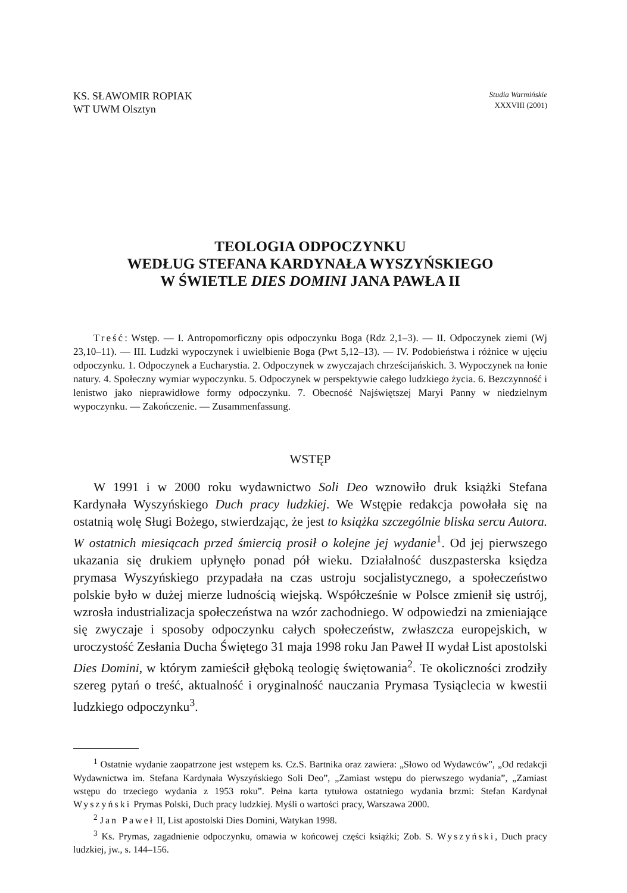KS. SŁAWOMIR ROPIAK
WT UWM Olsztyn
Studia Warmińskie
XXXVIII (2001)
TEOLOGIA ODPOCZYNKU
WEDŁUG STEFANA KARDYNAŁA WYSZYŃSKIEGO
W ŚWIETLE DIES DOMINI JANA PAWŁA II
Treść: Wstęp. — I. Antropomorficzny opis odpoczynku Boga (Rdz 2,1–3). — II. Odpoczynek ziemi (Wj 23,10–11). — III. Ludzki wypoczynek i uwielbienie Boga (Pwt 5,12–13). — IV. Podobieństwa i różnice w ujęciu odpoczynku. 1. Odpoczynek a Eucharystia. 2. Odpoczynek w zwyczajach chrześcijańskich. 3. Wypoczynek na łonie natury. 4. Społeczny wymiar wypoczynku. 5. Odpoczynek w perspektywie całego ludzkiego życia. 6. Bezczynność i lenistwo jako nieprawidłowe formy odpoczynku. 7. Obecność Najświętszej Maryi Panny w niedzielnym wypoczynku. — Zakończenie. — Zusammenfassung.
WSTĘP
W 1991 i w 2000 roku wydawnictwo Soli Deo wznowiło druk książki Stefana Kardynała Wyszyńskiego Duch pracy ludzkiej. We Wstępie redakcja powołała się na ostatnią wolę Sługi Bożego, stwierdzając, że jest to książka szczególnie bliska sercu Autora. W ostatnich miesiącach przed śmiercią prosił o kolejne jej wydanie<sup>1</sup>. Od jej pierwszego ukazania się drukiem upłynęło ponad pół wieku. Działalność duszpasterska księdza prymasa Wyszyńskiego przypadała na czas ustroju socjalistycznego, a społeczeństwo polskie było w dużej mierze ludnością wiejską. Współcześnie w Polsce zmienił się ustrój, wzrosła industrializacja społeczeństwa na wzór zachodniego. W odpowiedzi na zmieniające się zwyczaje i sposoby odpoczynku całych społeczeństw, zwłaszcza europejskich, w uroczystość Zesłania Ducha Świętego 31 maja 1998 roku Jan Paweł II wydał List apostolski Dies Domini, w którym zamieścił głęboką teologię świętowania<sup>2</sup>. Te okoliczności zrodziły szereg pytań o treść, aktualność i oryginalność nauczania Prymasa Tysiąclecia w kwestii ludzkiego odpoczynku<sup>3</sup>.
<sup>1</sup> Ostatnie wydanie zaopatrzone jest wstępem ks. Cz.S. Bartnika oraz zawiera: „Słowo od Wydawców”, „Od redakcji Wydawnictwa im. Stefana Kardynała Wyszyńskiego Soli Deo”, „Zamiast wstępu do pierwszego wydania”, „Zamiast wstępu do trzeciego wydania z 1953 roku”. Pełna karta tytułowa ostatniego wydania brzmi: Stefan Kardynał Wyszyński Prymas Polski, Duch pracy ludzkiej. Myśli o wartości pracy, Warszawa 2000.
<sup>2</sup> Jan Paweł II, List apostolski Dies Domini, Watykan 1998.
<sup>3</sup> Ks. Prymas, zagadnienie odpoczynku, omawia w końcowej części książki; Zob. S. Wyszyński, Duch pracy ludzkiej, jw., s. 144–156.